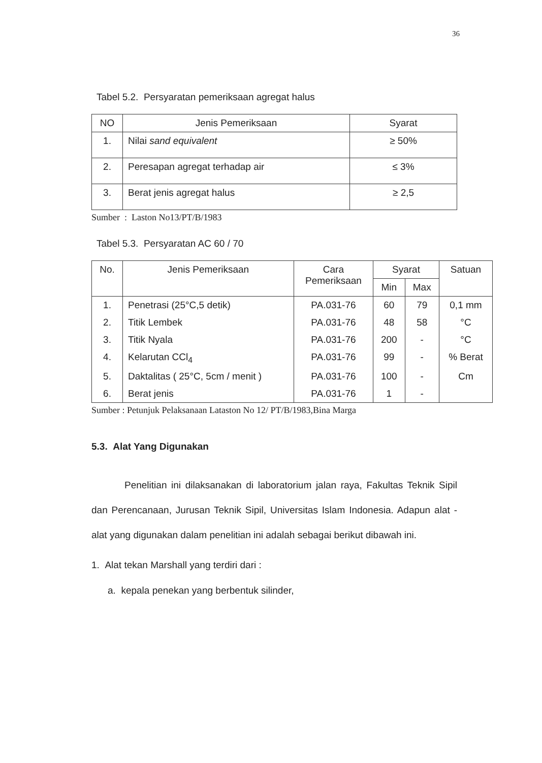36
Tabel 5.2. Persyaratan pemeriksaan agregat halus
| NO | Jenis Pemeriksaan | Syarat |
| --- | --- | --- |
| 1. | Nilai sand equivalent | ≥ 50% |
| 2. | Peresapan agregat terhadap air | ≤ 3% |
| 3. | Berat jenis agregat halus | ≥ 2,5 |
Sumber : Laston No13/PT/B/1983
Tabel 5.3. Persyaratan AC 60 / 70
| No. | Jenis Pemeriksaan | Cara Pemeriksaan | Syarat | | Satuan |
| --- | --- | --- | --- | --- | --- |
| | | | Min | Max | |
| 1. | Penetrasi (25°C,5 detik) | PA.031-76 | 60 | 79 | 0,1 mm |
| 2. | Titik Lembek | PA.031-76 | 48 | 58 | °C |
| 3. | Titik Nyala | PA.031-76 | 200 | - | °C |
| 4. | Kelarutan CCl<sub>4</sub> | PA.031-76 | 99 | - | % Berat |
| 5. | Daktalitas ( 25°C, 5cm / menit ) | PA.031-76 | 100 | - | Cm |
| 6. | Berat jenis | PA.031-76 | 1 | - | |
Sumber : Petunjuk Pelaksanaan Lataston No 12/ PT/B/1983,Bina Marga
5.3. Alat Yang Digunakan
Penelitian ini dilaksanakan di laboratorium jalan raya, Fakultas Teknik Sipil dan Perencanaan, Jurusan Teknik Sipil, Universitas Islam Indonesia. Adapun alat - alat yang digunakan dalam penelitian ini adalah sebagai berikut dibawah ini.
1. Alat tekan Marshall yang terdiri dari :
a. kepala penekan yang berbentuk silinder,